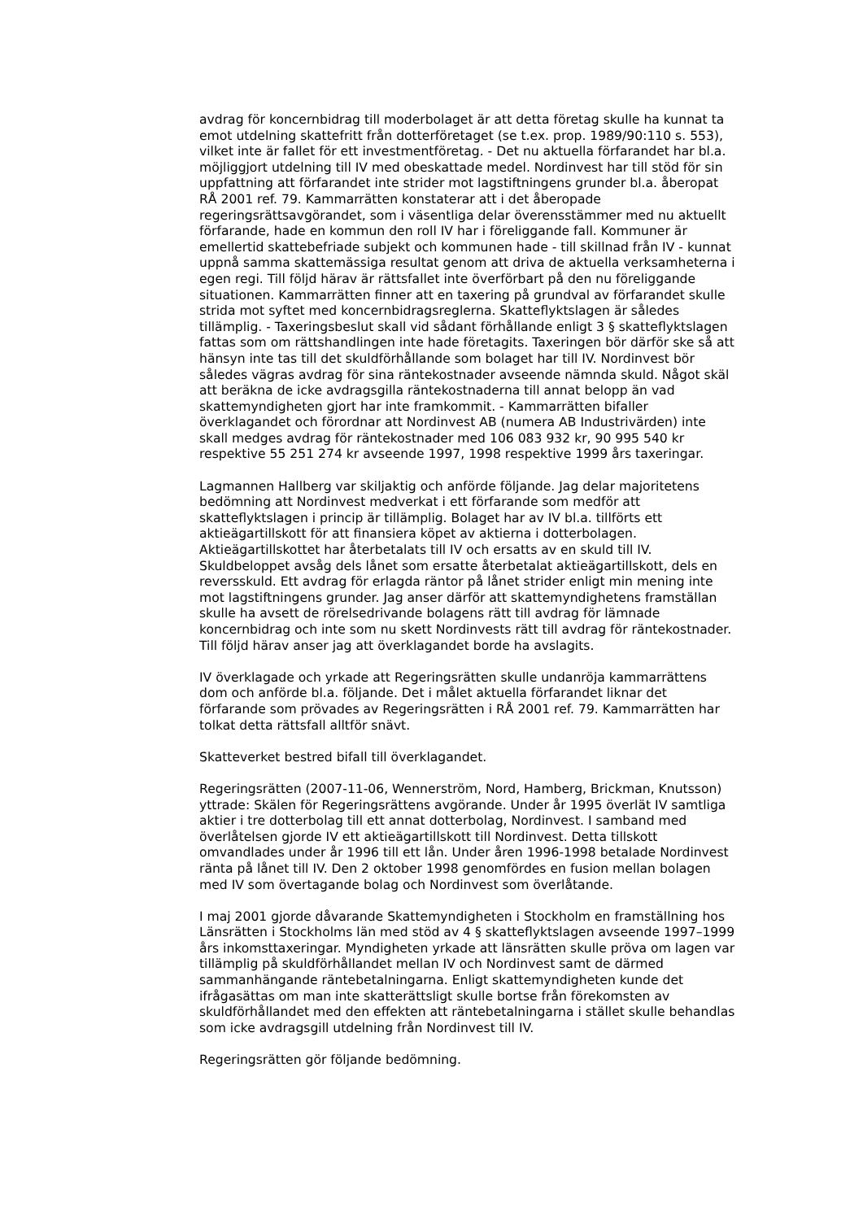avdrag för koncernbidrag till moderbolaget är att detta företag skulle ha kunnat ta emot utdelning skattefritt från dotterföretaget (se t.ex. prop. 1989/90:110 s. 553), vilket inte är fallet för ett investmentföretag. - Det nu aktuella förfarandet har bl.a. möjliggjort utdelning till IV med obeskattade medel. Nordinvest har till stöd för sin uppfattning att förfarandet inte strider mot lagstiftningens grunder bl.a. åberopat RÅ 2001 ref. 79. Kammarrätten konstaterar att i det åberopade regeringsrättsavgörandet, som i väsentliga delar överensstämmer med nu aktuellt förfarande, hade en kommun den roll IV har i föreliggande fall. Kommuner är emellertid skattebefriade subjekt och kommunen hade - till skillnad från IV - kunnat uppnå samma skattemässiga resultat genom att driva de aktuella verksamheterna i egen regi. Till följd härav är rättsfallet inte överförbart på den nu föreliggande situationen. Kammarrätten finner att en taxering på grundval av förfarandet skulle strida mot syftet med koncernbidragsreglerna. Skatteflyktslagen är således tillämplig. - Taxeringsbeslut skall vid sådant förhållande enligt 3 § skatteflyktslagen fattas som om rättshandlingen inte hade företagits. Taxeringen bör därför ske så att hänsyn inte tas till det skuldförhållande som bolaget har till IV. Nordinvest bör således vägras avdrag för sina räntekostnader avseende nämnda skuld. Något skäl att beräkna de icke avdragsgilla räntekostnaderna till annat belopp än vad skattemyndigheten gjort har inte framkommit. - Kammarrätten bifaller överklagandet och förordnar att Nordinvest AB (numera AB Industrivärden) inte skall medges avdrag för räntekostnader med 106 083 932 kr, 90 995 540 kr respektive 55 251 274 kr avseende 1997, 1998 respektive 1999 års taxeringar.
Lagmannen Hallberg var skiljaktig och anförde följande. Jag delar majoritetens bedömning att Nordinvest medverkat i ett förfarande som medför att skatteflyktslagen i princip är tillämplig. Bolaget har av IV bl.a. tillförts ett aktieägartillskott för att finansiera köpet av aktierna i dotterbolagen. Aktieägartillskottet har återbetalats till IV och ersatts av en skuld till IV. Skuldbeloppet avsåg dels lånet som ersatte återbetalat aktieägartillskott, dels en reversskuld. Ett avdrag för erlagda räntor på lånet strider enligt min mening inte mot lagstiftningens grunder. Jag anser därför att skattemyndighetens framställan skulle ha avsett de rörelsedrivande bolagens rätt till avdrag för lämnade koncernbidrag och inte som nu skett Nordinvests rätt till avdrag för räntekostnader. Till följd härav anser jag att överklagandet borde ha avslagits.
IV överklagade och yrkade att Regeringsrätten skulle undanröja kammarrättens dom och anförde bl.a. följande. Det i målet aktuella förfarandet liknar det förfarande som prövades av Regeringsrätten i RÅ 2001 ref. 79. Kammarrätten har tolkat detta rättsfall alltför snävt.
Skatteverket bestred bifall till överklagandet.
Regeringsrätten (2007-11-06, Wennerström, Nord, Hamberg, Brickman, Knutsson) yttrade: Skälen för Regeringsrättens avgörande. Under år 1995 överlät IV samtliga aktier i tre dotterbolag till ett annat dotterbolag, Nordinvest. I samband med överlåtelsen gjorde IV ett aktieägartillskott till Nordinvest. Detta tillskott omvandlades under år 1996 till ett lån. Under åren 1996-1998 betalade Nordinvest ränta på lånet till IV. Den 2 oktober 1998 genomfördes en fusion mellan bolagen med IV som övertagande bolag och Nordinvest som överlåtande.
I maj 2001 gjorde dåvarande Skattemyndigheten i Stockholm en framställning hos Länsrätten i Stockholms län med stöd av 4 § skatteflyktslagen avseende 1997–1999 års inkomsttaxeringar. Myndigheten yrkade att länsrätten skulle pröva om lagen var tillämplig på skuldförhållandet mellan IV och Nordinvest samt de därmed sammanhängande räntebetalningarna. Enligt skattemyndigheten kunde det ifrågasättas om man inte skatterättsligt skulle bortse från förekomsten av skuldförhållandet med den effekten att räntebetalningarna i stället skulle behandlas som icke avdragsgill utdelning från Nordinvest till IV.
Regeringsrätten gör följande bedömning.